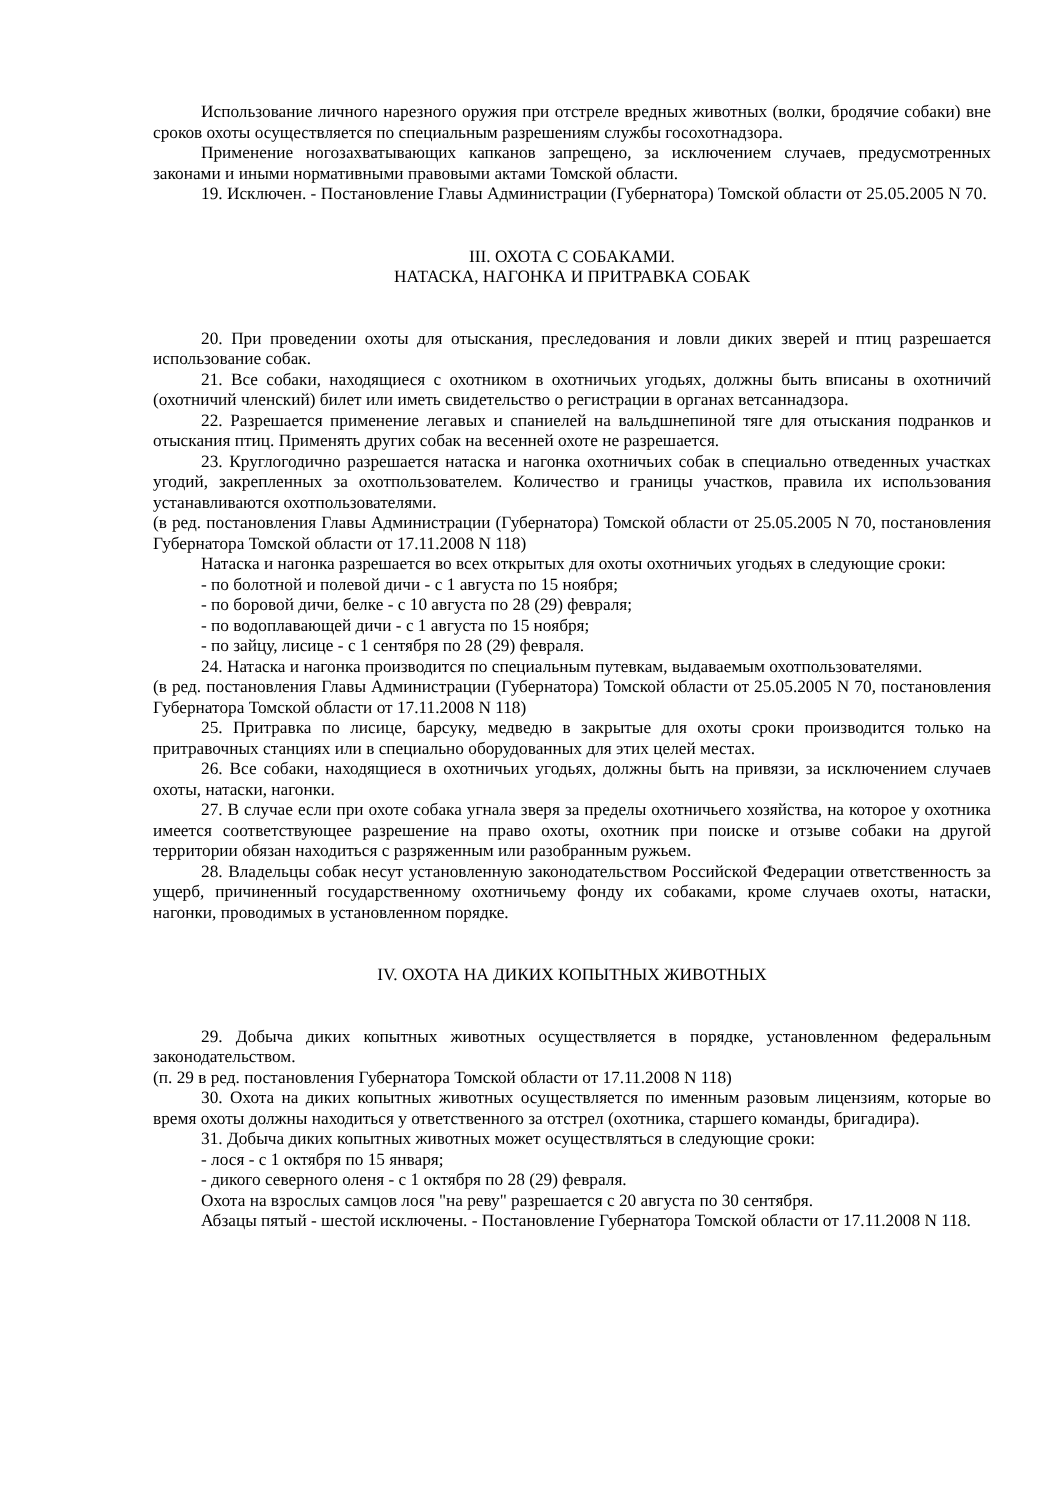Использование личного нарезного оружия при отстреле вредных животных (волки, бродячие собаки) вне сроков охоты осуществляется по специальным разрешениям службы госохотнадзора.
Применение ногозахватывающих капканов запрещено, за исключением случаев, предусмотренных законами и иными нормативными правовыми актами Томской области.
19. Исключен. - Постановление Главы Администрации (Губернатора) Томской области от 25.05.2005 N 70.
III. ОХОТА С СОБАКАМИ.
НАТАСКА, НАГОНКА И ПРИТРАВКА СОБАК
20. При проведении охоты для отыскания, преследования и ловли диких зверей и птиц разрешается использование собак.
21. Все собаки, находящиеся с охотником в охотничьих угодьях, должны быть вписаны в охотничий (охотничий членский) билет или иметь свидетельство о регистрации в органах ветсаннадзора.
22. Разрешается применение легавых и спаниелей на вальдшнепиной тяге для отыскания подранков и отыскания птиц. Применять других собак на весенней охоте не разрешается.
23. Круглогодично разрешается натаска и нагонка охотничьих собак в специально отведенных участках угодий, закрепленных за охотпользователем. Количество и границы участков, правила их использования устанавливаются охотпользователями.
(в ред. постановления Главы Администрации (Губернатора) Томской области от 25.05.2005 N 70, постановления Губернатора Томской области от 17.11.2008 N 118)
Натаска и нагонка разрешается во всех открытых для охоты охотничьих угодьях в следующие сроки:
- по болотной и полевой дичи - с 1 августа по 15 ноября;
- по боровой дичи, белке - с 10 августа по 28 (29) февраля;
- по водоплавающей дичи - с 1 августа по 15 ноября;
- по зайцу, лисице - с 1 сентября по 28 (29) февраля.
24. Натаска и нагонка производится по специальным путевкам, выдаваемым охотпользователями.
(в ред. постановления Главы Администрации (Губернатора) Томской области от 25.05.2005 N 70, постановления Губернатора Томской области от 17.11.2008 N 118)
25. Притравка по лисице, барсуку, медведю в закрытые для охоты сроки производится только на притравочных станциях или в специально оборудованных для этих целей местах.
26. Все собаки, находящиеся в охотничьих угодьях, должны быть на привязи, за исключением случаев охоты, натаски, нагонки.
27. В случае если при охоте собака угнала зверя за пределы охотничьего хозяйства, на которое у охотника имеется соответствующее разрешение на право охоты, охотник при поиске и отзыве собаки на другой территории обязан находиться с разряженным или разобранным ружьем.
28. Владельцы собак несут установленную законодательством Российской Федерации ответственность за ущерб, причиненный государственному охотничьему фонду их собаками, кроме случаев охоты, натаски, нагонки, проводимых в установленном порядке.
IV. ОХОТА НА ДИКИХ КОПЫТНЫХ ЖИВОТНЫХ
29. Добыча диких копытных животных осуществляется в порядке, установленном федеральным законодательством.
(п. 29 в ред. постановления Губернатора Томской области от 17.11.2008 N 118)
30. Охота на диких копытных животных осуществляется по именным разовым лицензиям, которые во время охоты должны находиться у ответственного за отстрел (охотника, старшего команды, бригадира).
31. Добыча диких копытных животных может осуществляться в следующие сроки:
- лося - с 1 октября по 15 января;
- дикого северного оленя - с 1 октября по 28 (29) февраля.
Охота на взрослых самцов лося "на реву" разрешается с 20 августа по 30 сентября.
Абзацы пятый - шестой исключены. - Постановление Губернатора Томской области от 17.11.2008 N 118.